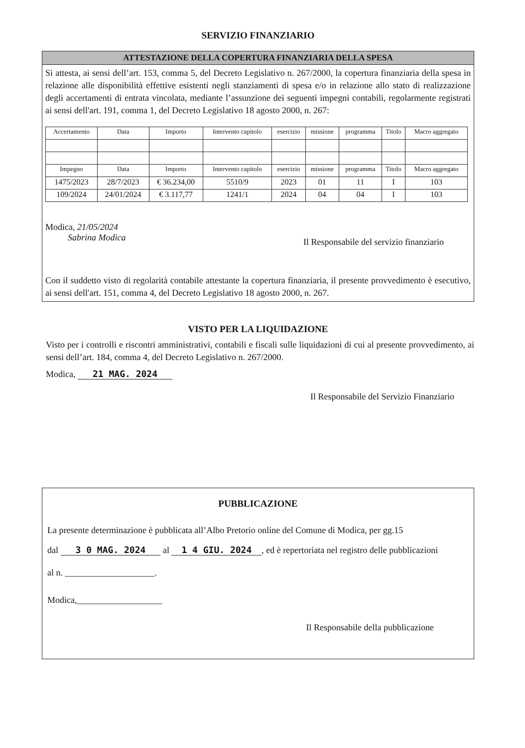SERVIZIO FINANZIARIO
ATTESTAZIONE DELLA COPERTURA FINANZIARIA DELLA SPESA
Si attesta, ai sensi dell’art. 153, comma 5, del Decreto Legislativo n. 267/2000, la copertura finanziaria della spesa in relazione alle disponibilità effettive esistenti negli stanziamenti di spesa e/o in relazione allo stato di realizzazione degli accertamenti di entrata vincolata, mediante l’assunzione dei seguenti impegni contabili, regolarmente registrati ai sensi dell'art. 191, comma 1, del Decreto Legislativo 18 agosto 2000, n. 267:
| Accertamento | Data | Importo | Intervento capitolo | esercizio | missione | programma | Titolo | Macro aggregato |
| --- | --- | --- | --- | --- | --- | --- | --- | --- |
| Impegno | Data | Importo | Intervento capitolo | esercizio | missione | programma | Titolo | Macro aggregato |
| 1475/2023 | 28/7/2023 | € 36.234,00 | 5510/9 | 2023 | 01 | 11 | I | 103 |
| 109/2024 | 24/01/2024 | € 3.117,77 | 1241/1 | 2024 | 04 | 04 | I | 103 |
Modica, 21/05/2024
Sabrina Modica Il Responsabile del servizio finanziario
Con il suddetto visto di regolarità contabile attestante la copertura finanziaria, il presente provvedimento è esecutivo, ai sensi dell'art. 151, comma 4, del Decreto Legislativo 18 agosto 2000, n. 267.
VISTO PER LA LIQUIDAZIONE
Visto per i controlli e riscontri amministrativi, contabili e fiscali sulle liquidazioni di cui al presente provvedimento, ai sensi dell’art. 184, comma 4, del Decreto Legislativo n. 267/2000.
Modica, 21 MAG. 2024
Il Responsabile del Servizio Finanziario
PUBBLICAZIONE
La presente determinazione è pubblicata all’Albo Pretorio online del Comune di Modica, per gg.15
dal 3 0 MAG. 2024 al 1 4 GIU. 2024, ed è repertoriata nel registro delle pubblicazioni
al n. ____________________.
Modica,___________________
Il Responsabile della pubblicazione